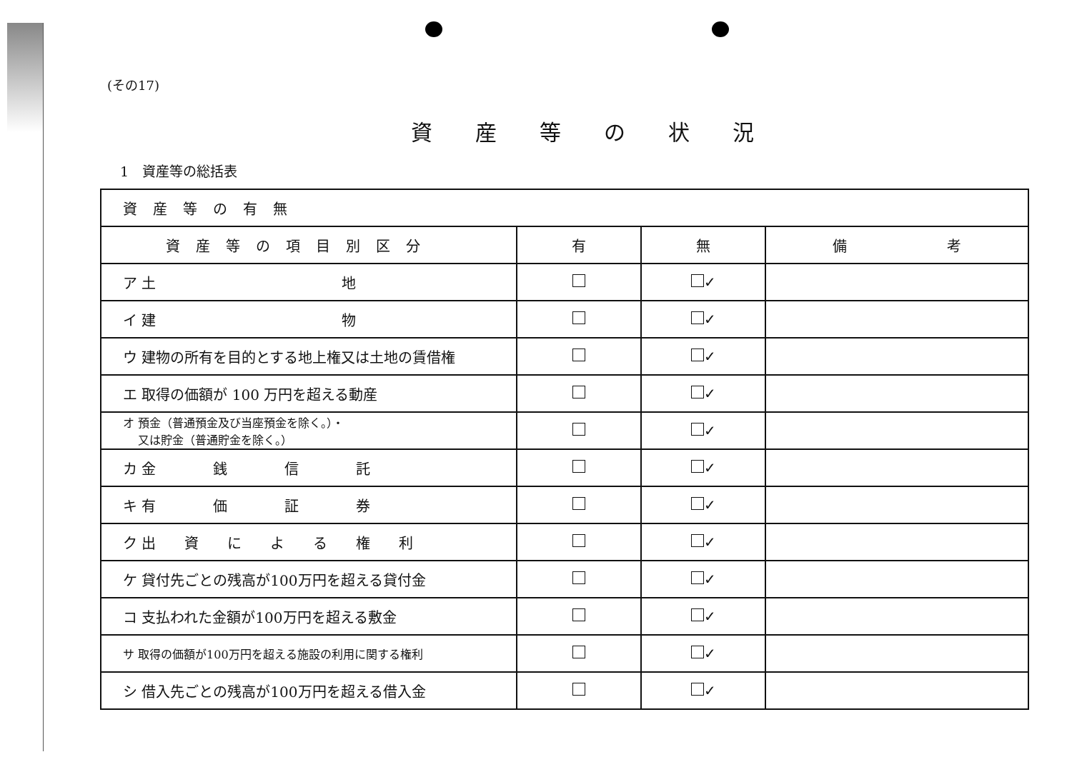(その17)
資産等の状況
1　資産等の総括表
| 資産等の有無 | | | |
| 資産等の項目別区分 | 有 | 無 | 備 考 |
| ア 土 地 | | ✓ | |
| イ 建 物 | | ✓ | |
| ウ 建物の所有を目的とする地上権又は土地の賃借権 | | ✓ | |
| エ 取得の価額が 100 万円を超える動産 | | ✓ | |
| オ 預金（普通預金及び当座預金を除く。）・ 又は貯金（普通貯金を除く。） | | ✓ | |
| カ 金 銭 信 託 | | ✓ | |
| キ 有 価 証 券 | | ✓ | |
| ク 出 資 に よ る 権 利 | | ✓ | |
| ケ 貸付先ごとの残高が100万円を超える貸付金 | | ✓ | |
| コ 支払われた金額が100万円を超える敷金 | | ✓ | |
| サ 取得の価額が100万円を超える施設の利用に関する権利 | | ✓ | |
| シ 借入先ごとの残高が100万円を超える借入金 | | ✓ | |